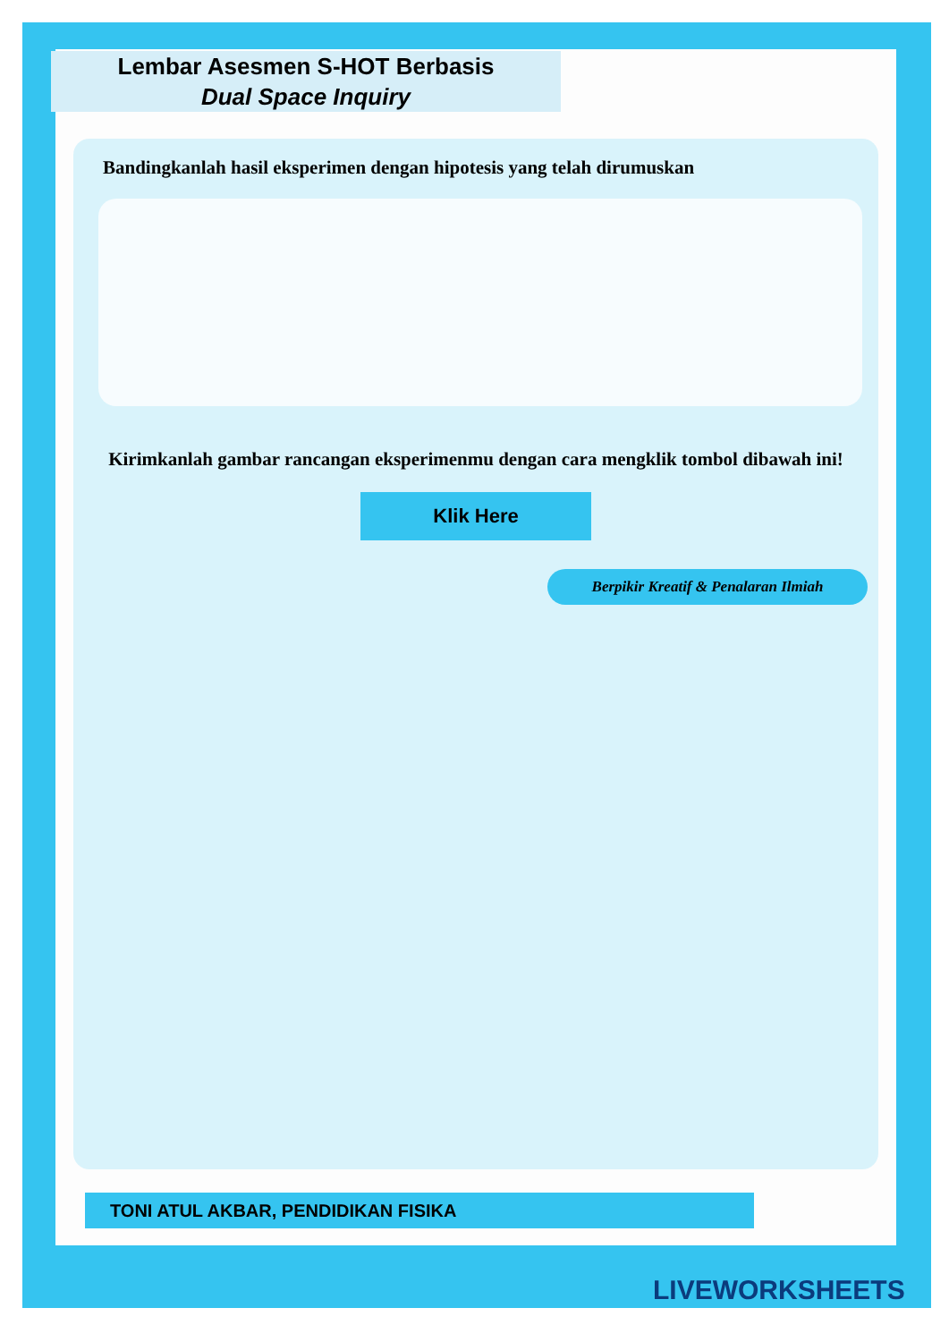Lembar Asesmen S-HOT Berbasis
Dual Space Inquiry
Bandingkanlah hasil eksperimen dengan hipotesis yang telah dirumuskan
Kirimkanlah gambar rancangan eksperimenmu dengan cara mengklik tombol dibawah ini!
Klik Here
Berpikir Kreatif & Penalaran Ilmiah
TONI ATUL AKBAR, PENDIDIKAN FISIKA
LIVEWORKSHEETS